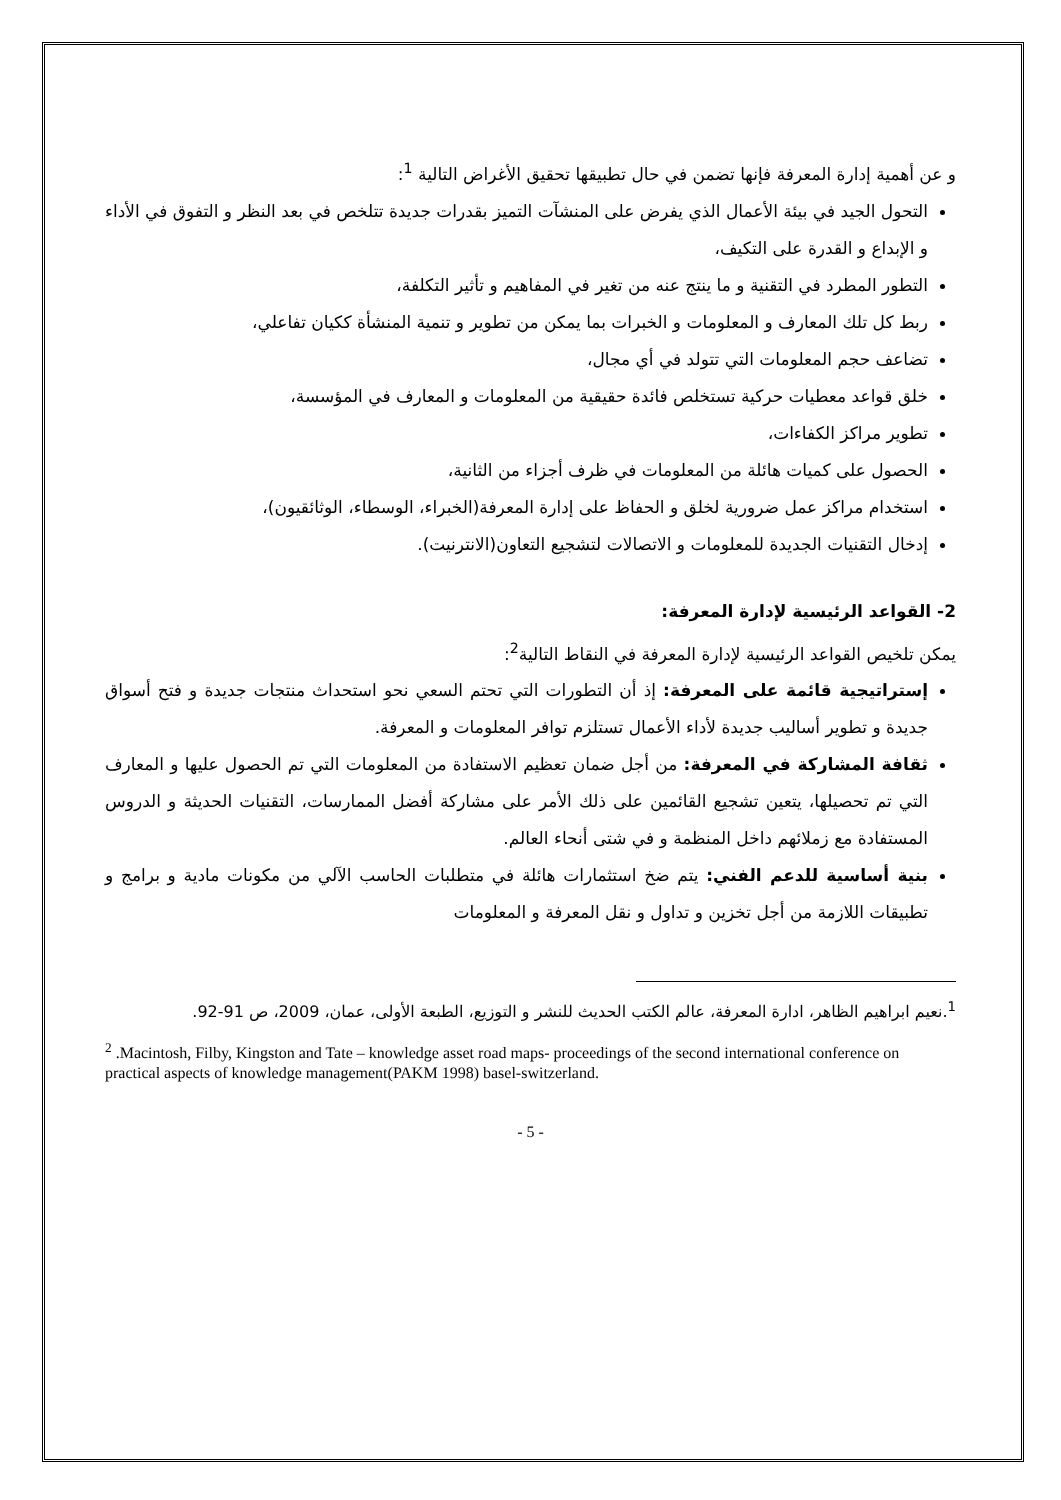و عن أهمية إدارة المعرفة فإنها تضمن في حال تطبيقها تحقيق الأغراض التالية <sup>1</sup>:
التحول الجيد في بيئة الأعمال الذي يفرض على المنشآت التميز بقدرات جديدة تتلخص في بعد النظر و التفوق في الأداء و الإبداع و القدرة على التكيف،
التطور المطرد في التقنية و ما ينتج عنه من تغير في المفاهيم و تأثير التكلفة،
ربط كل تلك المعارف و المعلومات و الخبرات بما يمكن من تطوير و تنمية المنشأة ككيان تفاعلي،
تضاعف حجم المعلومات التي تتولد في أي مجال،
خلق قواعد معطيات حركية تستخلص فائدة حقيقية من المعلومات و المعارف في المؤسسة،
تطوير مراكز الكفاءات،
الحصول على كميات هائلة من المعلومات في ظرف أجزاء من الثانية،
استخدام مراكز عمل ضرورية لخلق و الحفاظ على إدارة المعرفة(الخبراء، الوسطاء، الوثائقيون)،
إدخال التقنيات الجديدة للمعلومات و الاتصالات لتشجيع التعاون(الانترنيت).
2- القواعد الرئيسية لإدارة المعرفة:
يمكن تلخيص القواعد الرئيسية لإدارة المعرفة في النقاط التالية<sup>2</sup>:
إستراتيجية قائمة على المعرفة: إذ أن التطورات التي تحتم السعي نحو استحداث منتجات جديدة و فتح أسواق جديدة و تطوير أساليب جديدة لأداء الأعمال تستلزم توافر المعلومات و المعرفة.
ثقافة المشاركة في المعرفة: من أجل ضمان تعظيم الاستفادة من المعلومات التي تم الحصول عليها و المعارف التي تم تحصيلها، يتعين تشجيع القائمين على ذلك الأمر على مشاركة أفضل الممارسات، التقنيات الحديثة و الدروس المستفادة مع زملائهم داخل المنظمة و في شتى أنحاء العالم.
بنية أساسية للدعم الفني: يتم ضخ استثمارات هائلة في متطلبات الحاسب الآلي من مكونات مادية و برامج و تطبيقات اللازمة من أجل تخزين و تداول و نقل المعرفة و المعلومات
<sup>1</sup>.نعيم ابراهيم الظاهر، ادارة المعرفة، عالم الكتب الحديث للنشر و التوزيع، الطبعة الأولى، عمان، 2009، ص 91-92.
<sup>2</sup> .Macintosh, Filby, Kingston and Tate – knowledge asset road maps- proceedings of the second international conference on practical aspects of knowledge management(PAKM 1998) basel-switzerland.
- 5 -